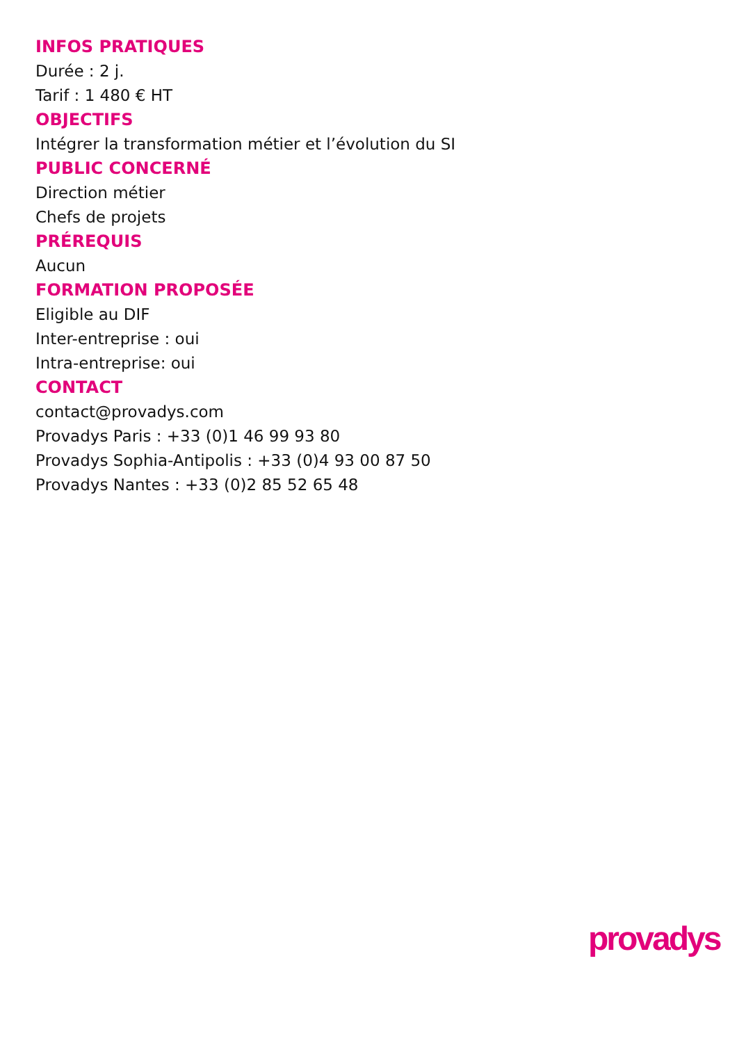INFOS PRATIQUES
Durée : 2 j.
Tarif : 1 480 € HT
OBJECTIFS
Intégrer la transformation métier et l’évolution du SI
PUBLIC CONCERNÉ
Direction métier
Chefs de projets
PRÉREQUIS
Aucun
FORMATION PROPOSÉE
Eligible au DIF
Inter-entreprise : oui
Intra-entreprise: oui
CONTACT
contact@provadys.com
Provadys Paris : +33 (0)1 46 99 93 80
Provadys Sophia-Antipolis : +33 (0)4 93 00 87 50
Provadys Nantes : +33 (0)2 85 52 65 48
provadys